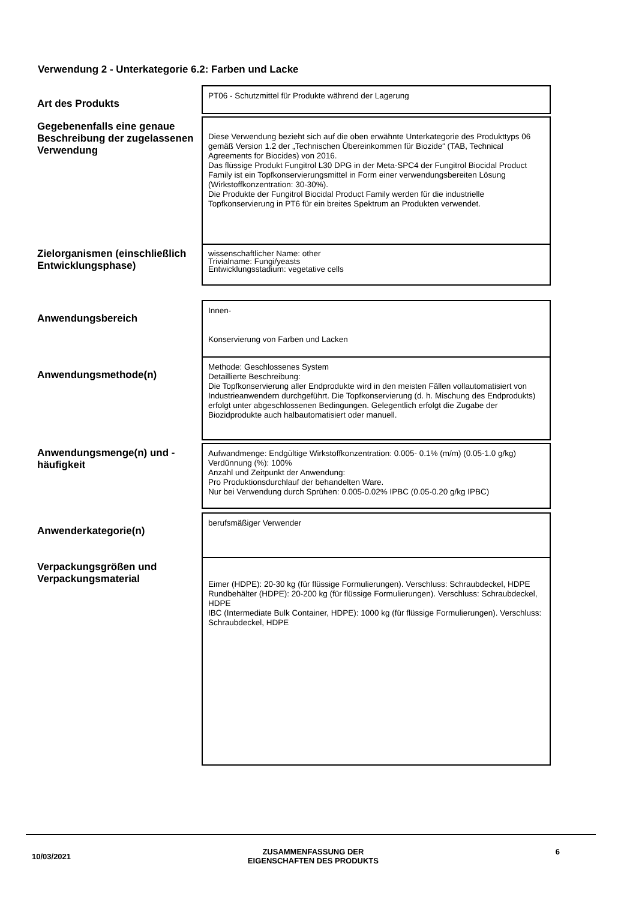Verwendung 2 - Unterkategorie 6.2: Farben und Lacke
| Art des Produkts | PT06 - Schutzmittel für Produkte während der Lagerung |
| Gegebenenfalls eine genaue Beschreibung der zugelassenen Verwendung | Diese Verwendung bezieht sich auf die oben erwähnte Unterkategorie des Produkttyps 06 gemäß Version 1.2 der „Technischen Übereinkommen für Biozide“ (TAB, Technical Agreements for Biocides) von 2016. Das flüssige Produkt Fungitrol L30 DPG in der Meta-SPC4 der Fungitrol Biocidal Product Family ist ein Topfkonservierungsmittel in Form einer verwendungsbereiten Lösung (Wirkstoffkonzentration: 30-30%). Die Produkte der Fungitrol Biocidal Product Family werden für die industrielle Topfkonservierung in PT6 für ein breites Spektrum an Produkten verwendet. |
| Zielorganismen (einschließlich Entwicklungsphase) | wissenschaftlicher Name: other Trivialname: Fungi/yeasts Entwicklungsstadium: vegetative cells |
| Anwendungsbereich | Innen- Konservierung von Farben und Lacken |
| Anwendungsmethode(n) | Methode: Geschlossenes System Detaillierte Beschreibung: Die Topfkonservierung aller Endprodukte wird in den meisten Fällen vollautomatisiert von Industrieanwendern durchgeführt. Die Topfkonservierung (d. h. Mischung des Endprodukts) erfolgt unter abgeschlossenen Bedingungen. Gelegentlich erfolgt die Zugabe der Biozidprodukte auch halbautomatisiert oder manuell. |
| Anwendungsmenge(n) und -häufigkeit | Aufwandmenge: Endgültige Wirkstoffkonzentration: 0.005- 0.1% (m/m) (0.05-1.0 g/kg) Verdünnung (%): 100% Anzahl und Zeitpunkt der Anwendung: Pro Produktionsdurchlauf der behandelten Ware. Nur bei Verwendung durch Sprühen: 0.005-0.02% IPBC (0.05-0.20 g/kg IPBC) |
| Anwenderkategorie(n) | berufsmäßiger Verwender |
| Verpackungsgrößen und Verpackungsmaterial | Eimer (HDPE): 20-30 kg (für flüssige Formulierungen). Verschluss: Schraubdeckel, HDPE Rundbehälter (HDPE): 20-200 kg (für flüssige Formulierungen). Verschluss: Schraubdeckel, HDPE IBC (Intermediate Bulk Container, HDPE): 1000 kg (für flüssige Formulierungen). Verschluss: Schraubdeckel, HDPE |
10/03/2021 ZUSAMMENFASSUNG DER
EIGENSCHAFTEN DES PRODUKTS 6